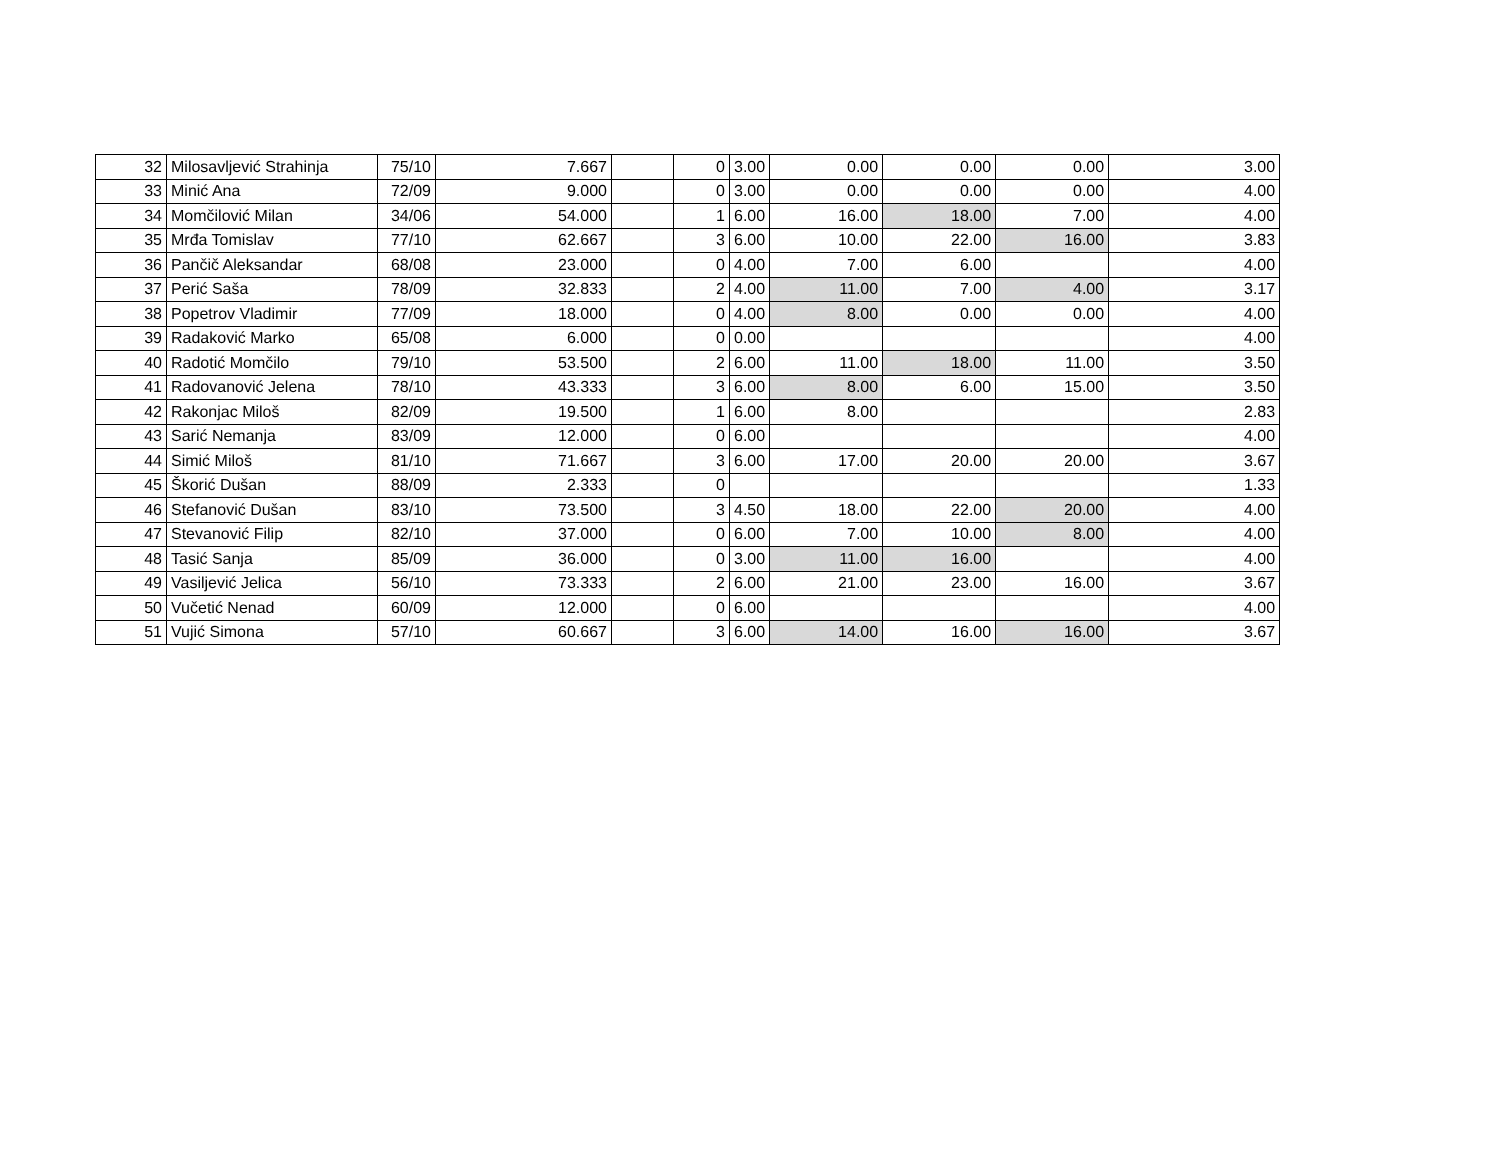| 32 | Milosavljević Strahinja | 75/10 | 7.667 | | 0 | 3.00 | 0.00 | 0.00 | 0.00 | 3.00 |
| 33 | Minić Ana | 72/09 | 9.000 | | 0 | 3.00 | 0.00 | 0.00 | 0.00 | 4.00 |
| 34 | Momčilović Milan | 34/06 | 54.000 | | 1 | 6.00 | 16.00 | 18.00 | 7.00 | 4.00 |
| 35 | Mrđa Tomislav | 77/10 | 62.667 | | 3 | 6.00 | 10.00 | 22.00 | 16.00 | 3.83 |
| 36 | Pančič Aleksandar | 68/08 | 23.000 | | 0 | 4.00 | 7.00 | 6.00 | | 4.00 |
| 37 | Perić Saša | 78/09 | 32.833 | | 2 | 4.00 | 11.00 | 7.00 | 4.00 | 3.17 |
| 38 | Popetrov Vladimir | 77/09 | 18.000 | | 0 | 4.00 | 8.00 | 0.00 | 0.00 | 4.00 |
| 39 | Radaković Marko | 65/08 | 6.000 | | 0 | 0.00 | | | | 4.00 |
| 40 | Radotić Momčilo | 79/10 | 53.500 | | 2 | 6.00 | 11.00 | 18.00 | 11.00 | 3.50 |
| 41 | Radovanović Jelena | 78/10 | 43.333 | | 3 | 6.00 | 8.00 | 6.00 | 15.00 | 3.50 |
| 42 | Rakonjac Miloš | 82/09 | 19.500 | | 1 | 6.00 | 8.00 | | | 2.83 |
| 43 | Sarić Nemanja | 83/09 | 12.000 | | 0 | 6.00 | | | | 4.00 |
| 44 | Simić Miloš | 81/10 | 71.667 | | 3 | 6.00 | 17.00 | 20.00 | 20.00 | 3.67 |
| 45 | Škorić Dušan | 88/09 | 2.333 | | 0 | | | | | 1.33 |
| 46 | Stefanović Dušan | 83/10 | 73.500 | | 3 | 4.50 | 18.00 | 22.00 | 20.00 | 4.00 |
| 47 | Stevanović Filip | 82/10 | 37.000 | | 0 | 6.00 | 7.00 | 10.00 | 8.00 | 4.00 |
| 48 | Tasić Sanja | 85/09 | 36.000 | | 0 | 3.00 | 11.00 | 16.00 | | 4.00 |
| 49 | Vasiljević Jelica | 56/10 | 73.333 | | 2 | 6.00 | 21.00 | 23.00 | 16.00 | 3.67 |
| 50 | Vučetić Nenad | 60/09 | 12.000 | | 0 | 6.00 | | | | 4.00 |
| 51 | Vujić Simona | 57/10 | 60.667 | | 3 | 6.00 | 14.00 | 16.00 | 16.00 | 3.67 |